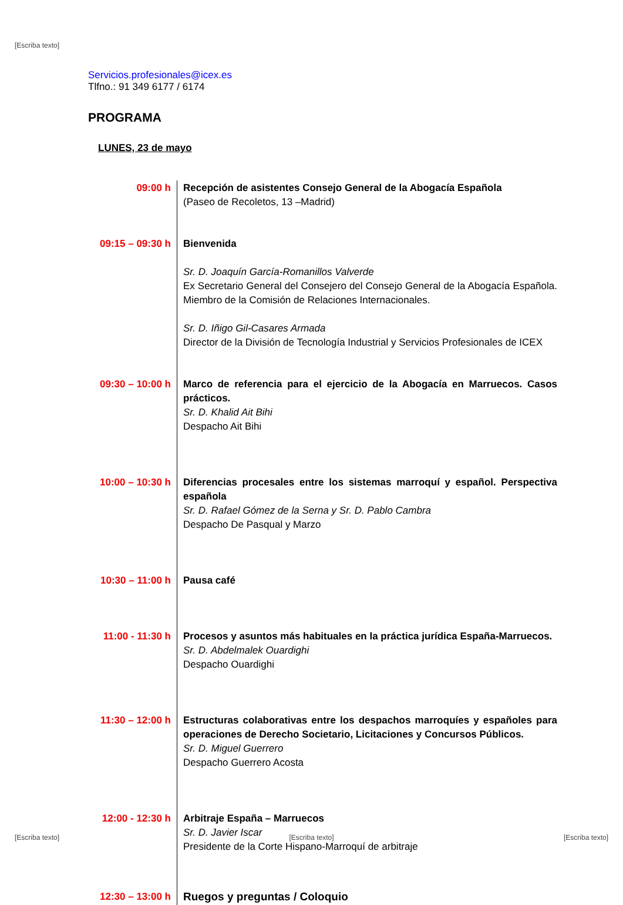[Escriba texto]
Servicios.profesionales@icex.es
Tlfno.: 91 349 6177 / 6174
PROGRAMA
LUNES, 23 de mayo
| 09:00 h | Recepción de asistentes Consejo General de la Abogacía Española (Paseo de Recoletos, 13 –Madrid) |
| 09:15 – 09:30 h | Bienvenida Sr. D. Joaquín García-Romanillos Valverde Ex Secretario General del Consejero del Consejo General de la Abogacía Española. Miembro de la Comisión de Relaciones Internacionales. Sr. D. Iñigo Gil-Casares Armada Director de la División de Tecnología Industrial y Servicios Profesionales de ICEX |
| 09:30 – 10:00 h | Marco de referencia para el ejercicio de la Abogacía en Marruecos. Casos prácticos. Sr. D. Khalid Ait Bihi Despacho Ait Bihi |
| 10:00 – 10:30 h | Diferencias procesales entre los sistemas marroquí y español. Perspectiva española Sr. D. Rafael Gómez de la Serna y Sr. D. Pablo Cambra Despacho De Pasqual y Marzo |
| 10:30 – 11:00 h | Pausa café |
| 11:00 - 11:30 h | Procesos y asuntos más habituales en la práctica jurídica España-Marruecos. Sr. D. Abdelmalek Ouardighi Despacho Ouardighi |
| 11:30 – 12:00 h | Estructuras colaborativas entre los despachos marroquíes y españoles para operaciones de Derecho Societario, Licitaciones y Concursos Públicos. Sr. D. Miguel Guerrero Despacho Guerrero Acosta |
| 12:00 - 12:30 h | Arbitraje España – Marruecos Sr. D. Javier Iscar Presidente de la Corte Hispano-Marroquí de arbitraje |
| 12:30 – 13:00 h | Ruegos y preguntas / Coloquio |
[Escriba texto] [Escriba texto] [Escriba texto]